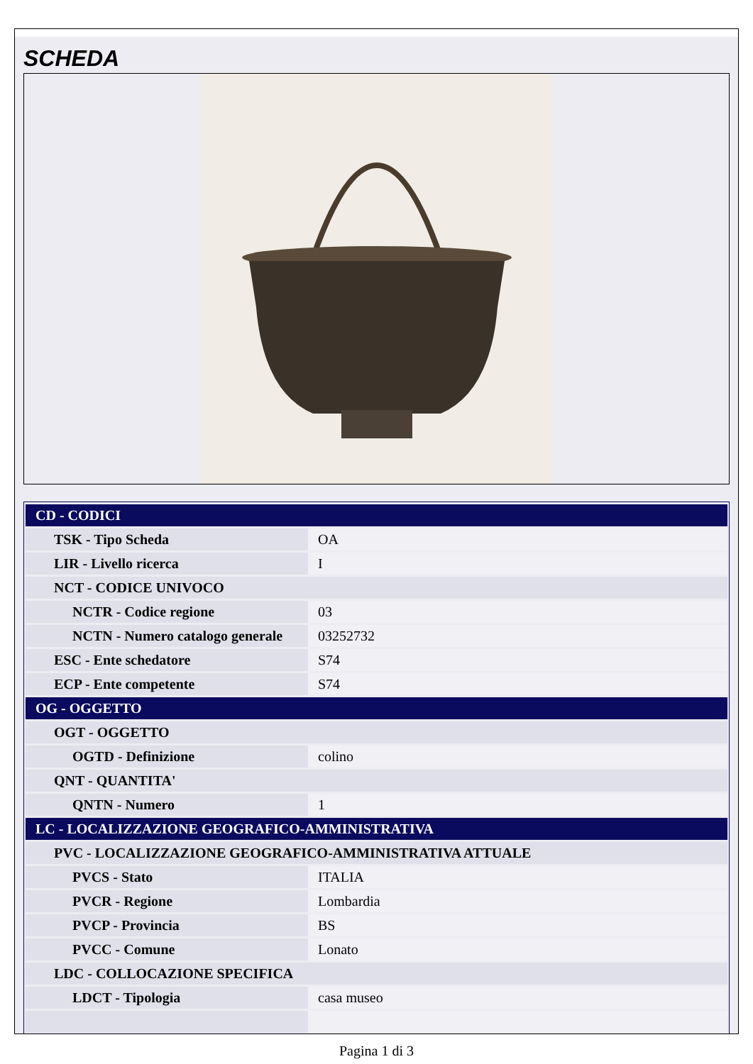SCHEDA
| CD - CODICI | |
| TSK - Tipo Scheda | OA |
| LIR - Livello ricerca | I |
| NCT - CODICE UNIVOCO | |
| NCTR - Codice regione | 03 |
| NCTN - Numero catalogo generale | 03252732 |
| ESC - Ente schedatore | S74 |
| ECP - Ente competente | S74 |
| OG - OGGETTO | |
| OGT - OGGETTO | |
| OGTD - Definizione | colino |
| QNT - QUANTITA' | |
| QNTN - Numero | 1 |
| LC - LOCALIZZAZIONE GEOGRAFICO-AMMINISTRATIVA | |
| PVC - LOCALIZZAZIONE GEOGRAFICO-AMMINISTRATIVA ATTUALE | |
| PVCS - Stato | ITALIA |
| PVCR - Regione | Lombardia |
| PVCP - Provincia | BS |
| PVCC - Comune | Lonato |
| LDC - COLLOCAZIONE SPECIFICA | |
| LDCT - Tipologia | casa museo |
Pagina 1 di 3